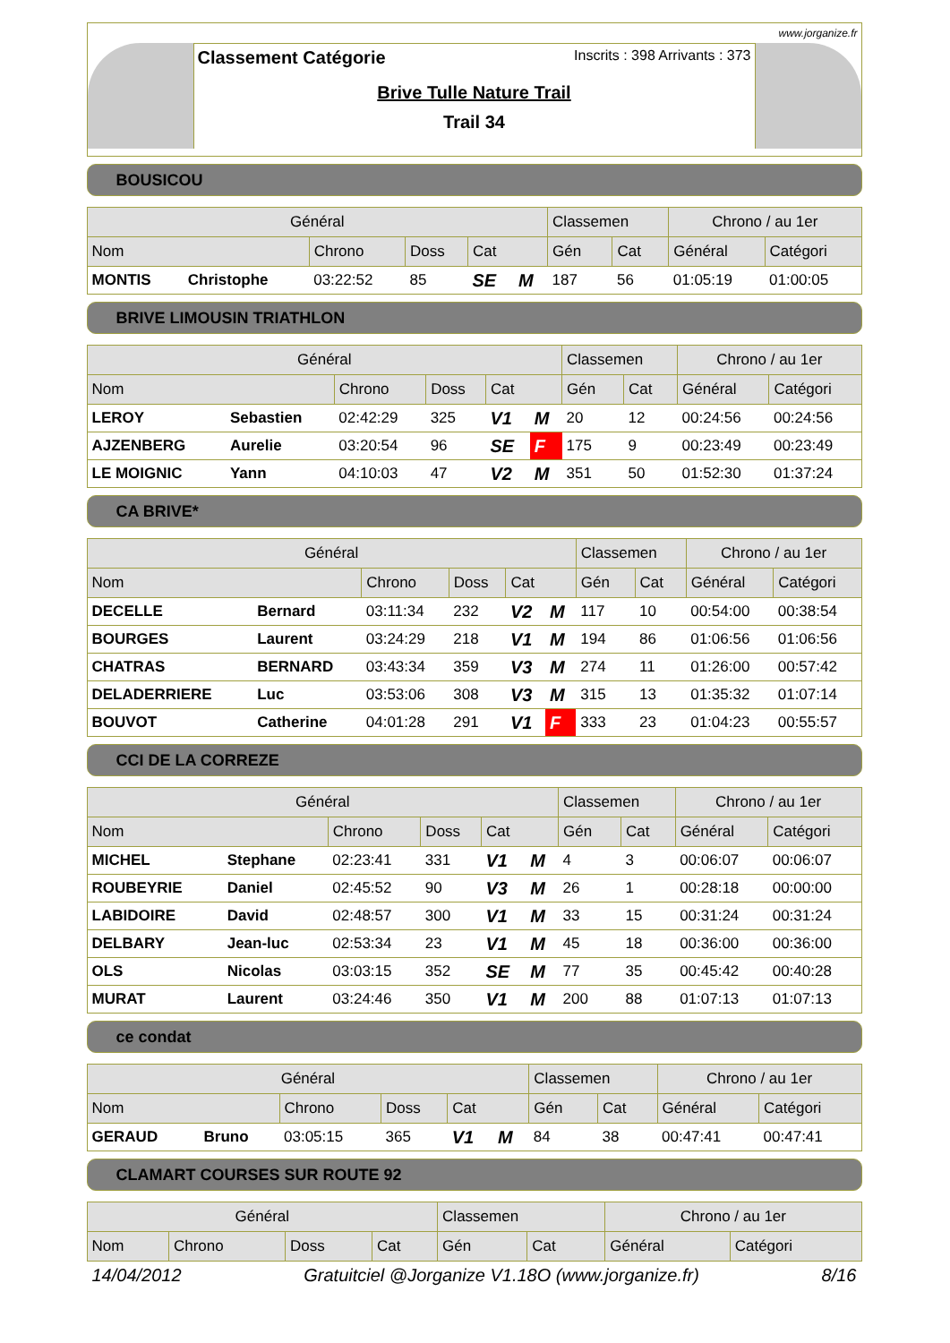www.jorganize.fr
Classement Catégorie Inscrits : 398 Arrivants : 373
Brive Tulle Nature Trail
Trail 34
BOUSICOU
| Général | | | | | | Classemen | | Chrono / au 1er | |
| --- | --- | --- | --- | --- | --- | --- | --- | --- | --- |
| Nom | | Chrono | Doss | Cat | | Gén | Cat | Général | Catégori |
| MONTIS | Christophe | 03:22:52 | 85 | SE | M | 187 | 56 | 01:05:19 | 01:00:05 |
BRIVE LIMOUSIN TRIATHLON
| Général | | | | | | Classemen | | Chrono / au 1er | |
| --- | --- | --- | --- | --- | --- | --- | --- | --- | --- |
| Nom | | Chrono | Doss | Cat | | Gén | Cat | Général | Catégori |
| LEROY | Sebastien | 02:42:29 | 325 | V1 | M | 20 | 12 | 00:24:56 | 00:24:56 |
| AJZENBERG | Aurelie | 03:20:54 | 96 | SE | F | 175 | 9 | 00:23:49 | 00:23:49 |
| LE MOIGNIC | Yann | 04:10:03 | 47 | V2 | M | 351 | 50 | 01:52:30 | 01:37:24 |
CA BRIVE*
| Général | | | | | | Classemen | | Chrono / au 1er | |
| --- | --- | --- | --- | --- | --- | --- | --- | --- | --- |
| Nom | | Chrono | Doss | Cat | | Gén | Cat | Général | Catégori |
| DECELLE | Bernard | 03:11:34 | 232 | V2 | M | 117 | 10 | 00:54:00 | 00:38:54 |
| BOURGES | Laurent | 03:24:29 | 218 | V1 | M | 194 | 86 | 01:06:56 | 01:06:56 |
| CHATRAS | BERNARD | 03:43:34 | 359 | V3 | M | 274 | 11 | 01:26:00 | 00:57:42 |
| DELADERRIERE | Luc | 03:53:06 | 308 | V3 | M | 315 | 13 | 01:35:32 | 01:07:14 |
| BOUVOT | Catherine | 04:01:28 | 291 | V1 | F | 333 | 23 | 01:04:23 | 00:55:57 |
CCI DE LA CORREZE
| Général | | | | | | Classemen | | Chrono / au 1er | |
| --- | --- | --- | --- | --- | --- | --- | --- | --- | --- |
| Nom | | Chrono | Doss | Cat | | Gén | Cat | Général | Catégori |
| MICHEL | Stephane | 02:23:41 | 331 | V1 | M | 4 | 3 | 00:06:07 | 00:06:07 |
| ROUBEYRIE | Daniel | 02:45:52 | 90 | V3 | M | 26 | 1 | 00:28:18 | 00:00:00 |
| LABIDOIRE | David | 02:48:57 | 300 | V1 | M | 33 | 15 | 00:31:24 | 00:31:24 |
| DELBARY | Jean-luc | 02:53:34 | 23 | V1 | M | 45 | 18 | 00:36:00 | 00:36:00 |
| OLS | Nicolas | 03:03:15 | 352 | SE | M | 77 | 35 | 00:45:42 | 00:40:28 |
| MURAT | Laurent | 03:24:46 | 350 | V1 | M | 200 | 88 | 01:07:13 | 01:07:13 |
ce condat
| Général | | | | | | Classemen | | Chrono / au 1er | |
| --- | --- | --- | --- | --- | --- | --- | --- | --- | --- |
| Nom | | Chrono | Doss | Cat | | Gén | Cat | Général | Catégori |
| GERAUD | Bruno | 03:05:15 | 365 | V1 | M | 84 | 38 | 00:47:41 | 00:47:41 |
CLAMART COURSES SUR ROUTE 92
| Général | | | | Classemen | | Chrono / au 1er | |
| --- | --- | --- | --- | --- | --- | --- | --- |
| Nom | Chrono | Doss | Cat | Gén | Cat | Général | Catégori |
14/04/2012 Gratuitciel @Jorganize V1.18O (www.jorganize.fr) 8/16